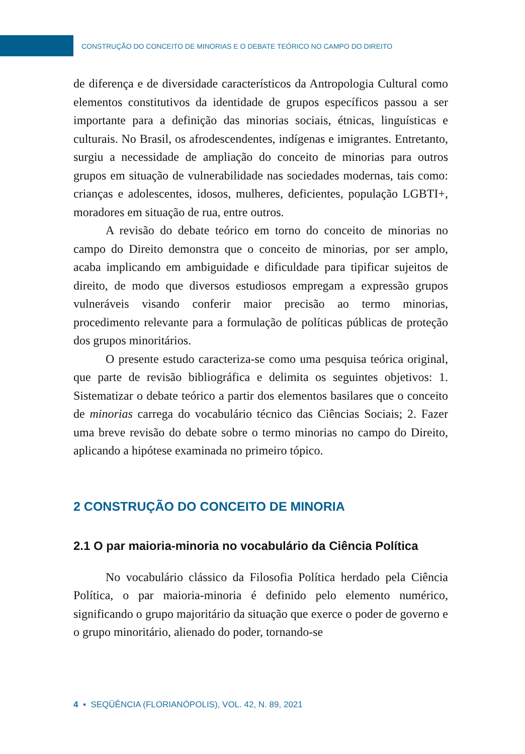CONSTRUÇÃO DO CONCEITO DE MINORIAS E O DEBATE TEÓRICO NO CAMPO DO DIREITO
de diferença e de diversidade característicos da Antropologia Cultural como elementos constitutivos da identidade de grupos específicos passou a ser importante para a definição das minorias sociais, étnicas, linguísticas e culturais. No Brasil, os afrodescendentes, indígenas e imigrantes. Entretanto, surgiu a necessidade de ampliação do conceito de minorias para outros grupos em situação de vulnerabilidade nas sociedades modernas, tais como: crianças e adolescentes, idosos, mulheres, deficientes, população LGBTI+, moradores em situação de rua, entre outros.
A revisão do debate teórico em torno do conceito de minorias no campo do Direito demonstra que o conceito de minorias, por ser amplo, acaba implicando em ambiguidade e dificuldade para tipificar sujeitos de direito, de modo que diversos estudiosos empregam a expressão grupos vulneráveis visando conferir maior precisão ao termo minorias, procedimento relevante para a formulação de políticas públicas de proteção dos grupos minoritários.
O presente estudo caracteriza-se como uma pesquisa teórica original, que parte de revisão bibliográfica e delimita os seguintes objetivos: 1. Sistematizar o debate teórico a partir dos elementos basilares que o conceito de minorias carrega do vocabulário técnico das Ciências Sociais; 2. Fazer uma breve revisão do debate sobre o termo minorias no campo do Direito, aplicando a hipótese examinada no primeiro tópico.
2 CONSTRUÇÃO DO CONCEITO DE MINORIA
2.1 O par maioria-minoria no vocabulário da Ciência Política
No vocabulário clássico da Filosofia Política herdado pela Ciência Política, o par maioria-minoria é definido pelo elemento numérico, significando o grupo majoritário da situação que exerce o poder de governo e o grupo minoritário, alienado do poder, tornando-se
4 ▪ SEQÜÊNCIA (FLORIANÓPOLIS), VOL. 42, N. 89, 2021